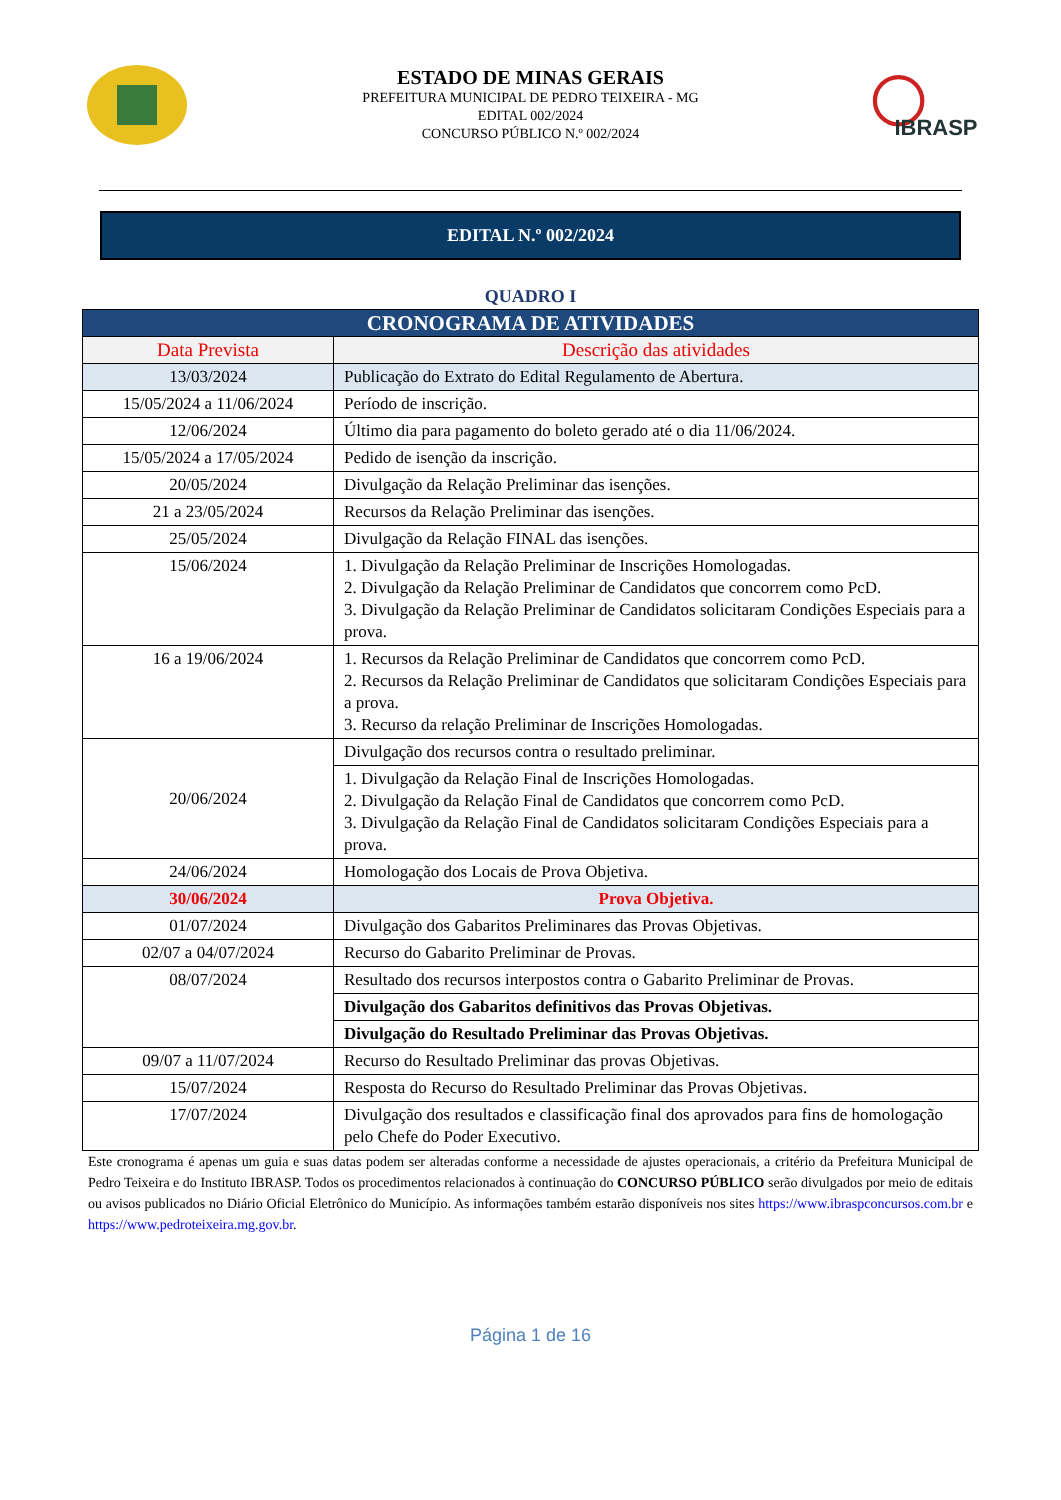ESTADO DE MINAS GERAIS
PREFEITURA MUNICIPAL DE PEDRO TEIXEIRA - MG
EDITAL 002/2024
CONCURSO PÚBLICO N.º 002/2024
IBRASP
EDITAL N.º 002/2024
QUADRO I
| CRONOGRAMA DE ATIVIDADES | |
| Data Prevista | Descrição das atividades |
| 13/03/2024 | Publicação do Extrato do Edital Regulamento de Abertura. |
| 15/05/2024 a 11/06/2024 | Período de inscrição. |
| 12/06/2024 | Último dia para pagamento do boleto gerado até o dia 11/06/2024. |
| 15/05/2024 a 17/05/2024 | Pedido de isenção da inscrição. |
| 20/05/2024 | Divulgação da Relação Preliminar das isenções. |
| 21 a 23/05/2024 | Recursos da Relação Preliminar das isenções. |
| 25/05/2024 | Divulgação da Relação FINAL das isenções. |
| 15/06/2024 | 1. Divulgação da Relação Preliminar de Inscrições Homologadas. 2. Divulgação da Relação Preliminar de Candidatos que concorrem como PcD. 3. Divulgação da Relação Preliminar de Candidatos solicitaram Condições Especiais para a prova. |
| 16 a 19/06/2024 | 1. Recursos da Relação Preliminar de Candidatos que concorrem como PcD. 2. Recursos da Relação Preliminar de Candidatos que solicitaram Condições Especiais para a prova. 3. Recurso da relação Preliminar de Inscrições Homologadas. |
| 20/06/2024 | Divulgação dos recursos contra o resultado preliminar. |
| | 1. Divulgação da Relação Final de Inscrições Homologadas. 2. Divulgação da Relação Final de Candidatos que concorrem como PcD. 3. Divulgação da Relação Final de Candidatos solicitaram Condições Especiais para a prova. |
| 24/06/2024 | Homologação dos Locais de Prova Objetiva. |
| 30/06/2024 | Prova Objetiva. |
| 01/07/2024 | Divulgação dos Gabaritos Preliminares das Provas Objetivas. |
| 02/07 a 04/07/2024 | Recurso do Gabarito Preliminar de Provas. |
| 08/07/2024 | Resultado dos recursos interpostos contra o Gabarito Preliminar de Provas. |
| | Divulgação dos Gabaritos definitivos das Provas Objetivas. |
| | Divulgação do Resultado Preliminar das Provas Objetivas. |
| 09/07 a 11/07/2024 | Recurso do Resultado Preliminar das provas Objetivas. |
| 15/07/2024 | Resposta do Recurso do Resultado Preliminar das Provas Objetivas. |
| 17/07/2024 | Divulgação dos resultados e classificação final dos aprovados para fins de homologação pelo Chefe do Poder Executivo. |
Este cronograma é apenas um guia e suas datas podem ser alteradas conforme a necessidade de ajustes operacionais, a critério da Prefeitura Municipal de Pedro Teixeira e do Instituto IBRASP. Todos os procedimentos relacionados à continuação do CONCURSO PÚBLICO serão divulgados por meio de editais ou avisos publicados no Diário Oficial Eletrônico do Município. As informações também estarão disponíveis nos sites https://www.ibraspconcursos.com.br e https://www.pedroteixeira.mg.gov.br.
Página 1 de 16